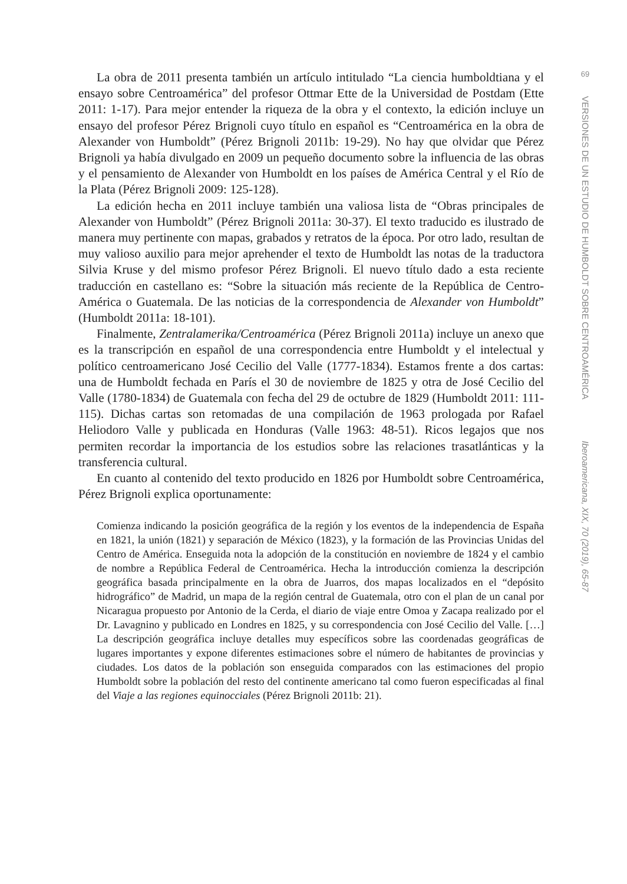La obra de 2011 presenta también un artículo intitulado “La ciencia humboldtiana y el ensayo sobre Centroamérica” del profesor Ottmar Ette de la Universidad de Postdam (Ette 2011: 1-17). Para mejor entender la riqueza de la obra y el contexto, la edición incluye un ensayo del profesor Pérez Brignoli cuyo título en español es “Centroamérica en la obra de Alexander von Humboldt” (Pérez Brignoli 2011b: 19-29). No hay que olvidar que Pérez Brignoli ya había divulgado en 2009 un pequeño documento sobre la influencia de las obras y el pensamiento de Alexander von Humboldt en los países de América Central y el Río de la Plata (Pérez Brignoli 2009: 125-128).
La edición hecha en 2011 incluye también una valiosa lista de “Obras principales de Alexander von Humboldt” (Pérez Brignoli 2011a: 30-37). El texto traducido es ilustrado de manera muy pertinente con mapas, grabados y retratos de la época. Por otro lado, resultan de muy valioso auxilio para mejor aprehender el texto de Humboldt las notas de la traductora Silvia Kruse y del mismo profesor Pérez Brignoli. El nuevo título dado a esta reciente traducción en castellano es: “Sobre la situación más reciente de la República de Centro-América o Guatemala. De las noticias de la correspondencia de Alexander von Humboldt” (Humboldt 2011a: 18-101).
Finalmente, Zentralamerika/Centroamérica (Pérez Brignoli 2011a) incluye un anexo que es la transcripción en español de una correspondencia entre Humboldt y el intelectual y político centroamericano José Cecilio del Valle (1777-1834). Estamos frente a dos cartas: una de Humboldt fechada en París el 30 de noviembre de 1825 y otra de José Cecilio del Valle (1780-1834) de Guatemala con fecha del 29 de octubre de 1829 (Humboldt 2011: 111-115). Dichas cartas son retomadas de una compilación de 1963 prologada por Rafael Heliodoro Valle y publicada en Honduras (Valle 1963: 48-51). Ricos legajos que nos permiten recordar la importancia de los estudios sobre las relaciones trasatlánticas y la transferencia cultural.
En cuanto al contenido del texto producido en 1826 por Humboldt sobre Centroamérica, Pérez Brignoli explica oportunamente:
Comienza indicando la posición geográfica de la región y los eventos de la independencia de España en 1821, la unión (1821) y separación de México (1823), y la formación de las Provincias Unidas del Centro de América. Enseguida nota la adopción de la constitución en noviembre de 1824 y el cambio de nombre a República Federal de Centroamérica. Hecha la introducción comienza la descripción geográfica basada principalmente en la obra de Juarros, dos mapas localizados en el “depósito hidrográfico” de Madrid, un mapa de la región central de Guatemala, otro con el plan de un canal por Nicaragua propuesto por Antonio de la Cerda, el diario de viaje entre Omoa y Zacapa realizado por el Dr. Lavagnino y publicado en Londres en 1825, y su correspondencia con José Cecilio del Valle. […] La descripción geográfica incluye detalles muy específicos sobre las coordenadas geográficas de lugares importantes y expone diferentes estimaciones sobre el número de habitantes de provincias y ciudades. Los datos de la población son enseguida comparados con las estimaciones del propio Humboldt sobre la población del resto del continente americano tal como fueron especificadas al final del Viaje a las regiones equinocciales (Pérez Brignoli 2011b: 21).
69
VERSIONES DE UN ESTUDIO DE HUMBOLDT SOBRE CENTROAMÉRICA
Iberoamericana, XIX, 70 (2019), 65-87